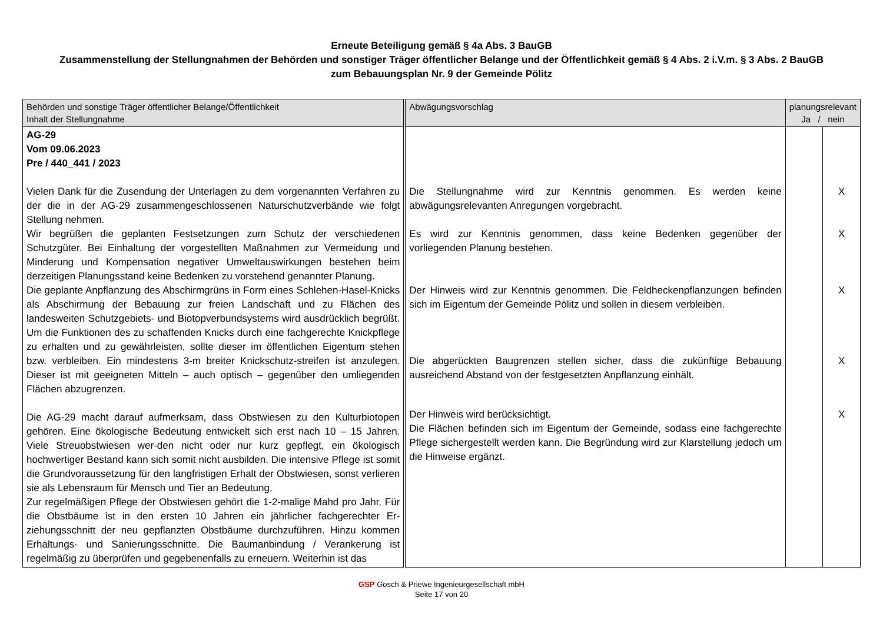Erneute Beteiligung gemäß § 4a Abs. 3 BauGB
Zusammenstellung der Stellungnahmen der Behörden und sonstiger Träger öffentlicher Belange und der Öffentlichkeit gemäß § 4 Abs. 2 i.V.m. § 3 Abs. 2 BauGB
zum Bebauungsplan Nr. 9 der Gemeinde Pölitz
| Behörden und sonstige Träger öffentlicher Belange/Öffentlichkeit Inhalt der Stellungnahme | Abwägungsvorschlag | planungsrelevant Ja / nein | |
| --- | --- | --- | --- |
| AG-29 Vom 09.06.2023 Pre / 440_441 / 2023 Vielen Dank für die Zusendung der Unterlagen zu dem vorgenannten Verfahren zu der die in der AG-29 zusammengeschlossenen Naturschutzverbände wie folgt Stellung nehmen. Wir begrüßen die geplanten Festsetzungen zum Schutz der verschiedenen Schutzgüter. Bei Einhaltung der vorgestellten Maßnahmen zur Vermeidung und Minderung und Kompensation negativer Umweltauswirkungen bestehen beim derzeitigen Planungsstand keine Bedenken zu vorstehend genannter Planung. Die geplante Anpflanzung des Abschirmgrüns in Form eines Schlehen-Hasel-Knicks als Abschirmung der Bebauung zur freien Landschaft und zu Flächen des landesweiten Schutzgebiets- und Biotopverbundsystems wird ausdrücklich begrüßt. Um die Funktionen des zu schaffenden Knicks durch eine fachgerechte Knickpflege zu erhalten und zu gewährleisten, sollte dieser im öffentlichen Eigentum stehen bzw. verbleiben. Ein mindestens 3-m breiter Knickschutz-streifen ist anzulegen. Dieser ist mit geeigneten Mitteln – auch optisch – gegenüber den umliegenden Flächen abzugrenzen. Die AG-29 macht darauf aufmerksam, dass Obstwiesen zu den Kulturbiotopen gehören. Eine ökologische Bedeutung entwickelt sich erst nach 10 – 15 Jahren. Viele Streuobstwiesen wer-den nicht oder nur kurz gepflegt, ein ökologisch hochwertiger Bestand kann sich somit nicht ausbilden. Die intensive Pflege ist somit die Grundvoraussetzung für den langfristigen Erhalt der Obstwiesen, sonst verlieren sie als Lebensraum für Mensch und Tier an Bedeutung. Zur regelmäßigen Pflege der Obstwiesen gehört die 1-2-malige Mahd pro Jahr. Für die Obstbäume ist in den ersten 10 Jahren ein jährlicher fachgerechter Er-ziehungsschnitt der neu gepflanzten Obstbäume durchzuführen. Hinzu kommen Erhaltungs- und Sanierungsschnitte. Die Baumanbindung / Verankerung ist regelmäßig zu überprüfen und gegebenenfalls zu erneuern. Weiterhin ist das | Die Stellungnahme wird zur Kenntnis genommen. Es werden keine abwägungsrelevanten Anregungen vorgebracht. Es wird zur Kenntnis genommen, dass keine Bedenken gegenüber der vorliegenden Planung bestehen. Der Hinweis wird zur Kenntnis genommen. Die Feldheckenpflanzungen befinden sich im Eigentum der Gemeinde Pölitz und sollen in diesem verbleiben. Die abgerückten Baugrenzen stellen sicher, dass die zukünftige Bebauung ausreichend Abstand von der festgesetzten Anpflanzung einhält. Der Hinweis wird berücksichtigt. Die Flächen befinden sich im Eigentum der Gemeinde, sodass eine fachgerechte Pflege sichergestellt werden kann. Die Begründung wird zur Klarstellung jedoch um die Hinweise ergänzt. | | X X X X X |
GSP Gosch & Priewe Ingenieurgesellschaft mbH
Seite 17 von 20